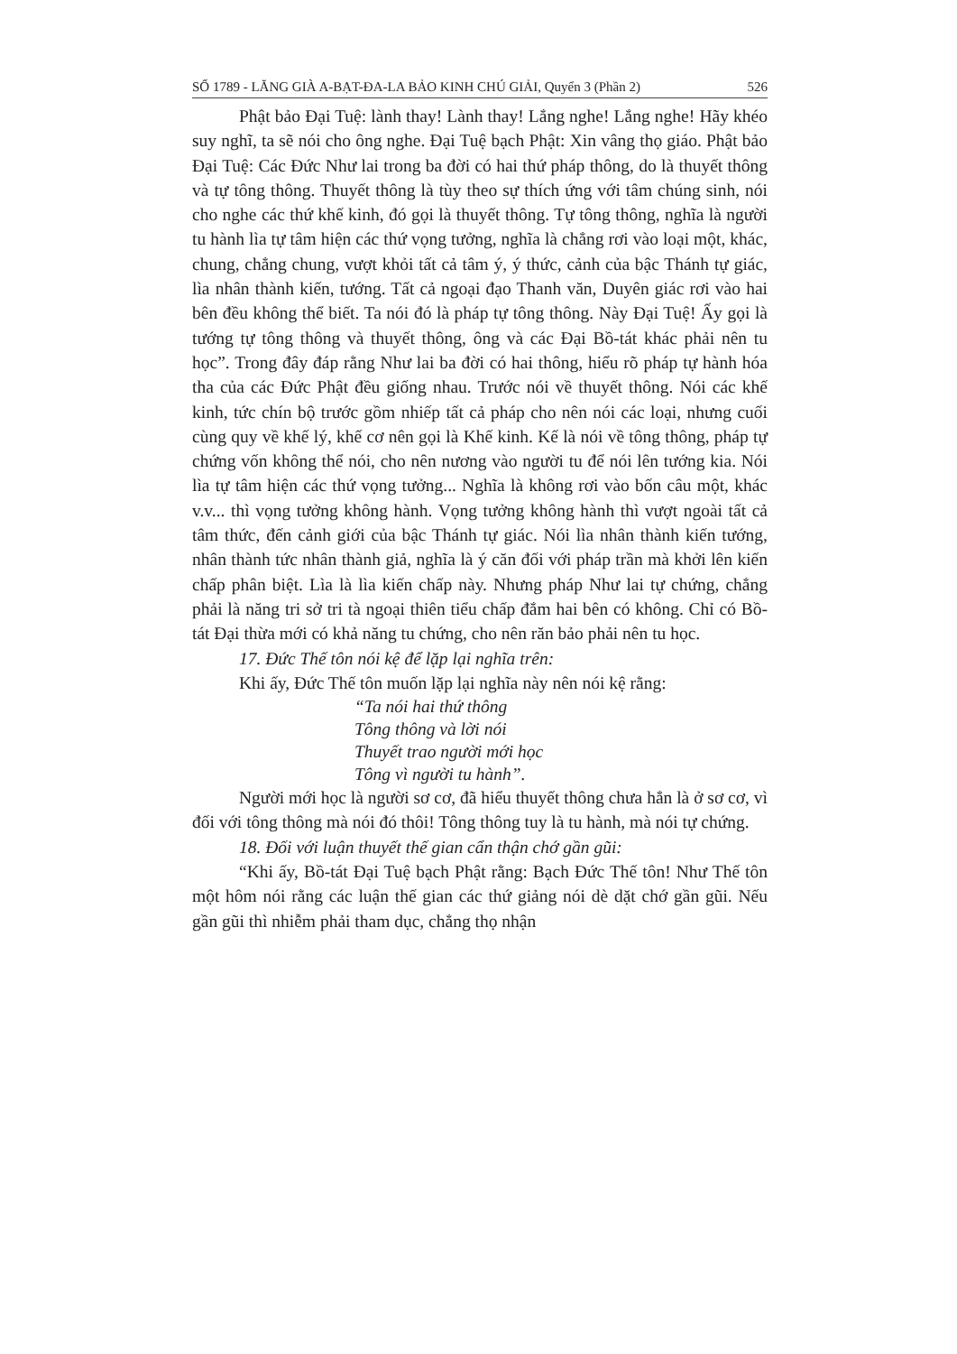SỐ 1789 - LĂNG GIÀ A-BẠT-ĐA-LA BẢO KINH CHÚ GIẢI, Quyển 3 (Phần 2) 526
Phật bảo Đại Tuệ: lành thay! Lành thay! Lắng nghe! Lắng nghe! Hãy khéo suy nghĩ, ta sẽ nói cho ông nghe. Đại Tuệ bạch Phật: Xin vâng thọ giáo. Phật bảo Đại Tuệ: Các Đức Như lai trong ba đời có hai thứ pháp thông, do là thuyết thông và tự tông thông. Thuyết thông là tùy theo sự thích ứng với tâm chúng sinh, nói cho nghe các thứ khế kinh, đó gọi là thuyết thông. Tự tông thông, nghĩa là người tu hành lìa tự tâm hiện các thứ vọng tưởng, nghĩa là chẳng rơi vào loại một, khác, chung, chẳng chung, vượt khỏi tất cả tâm ý, ý thức, cảnh của bậc Thánh tự giác, lìa nhân thành kiến, tướng. Tất cả ngoại đạo Thanh văn, Duyên giác rơi vào hai bên đều không thể biết. Ta nói đó là pháp tự tông thông. Này Đại Tuệ! Ấy gọi là tướng tự tông thông và thuyết thông, ông và các Đại Bồ-tát khác phải nên tu học”. Trong đây đáp rằng Như lai ba đời có hai thông, hiểu rõ pháp tự hành hóa tha của các Đức Phật đều giống nhau. Trước nói về thuyết thông. Nói các khế kinh, tức chín bộ trước gồm nhiếp tất cả pháp cho nên nói các loại, nhưng cuối cùng quy về khế lý, khế cơ nên gọi là Khế kinh. Kế là nói về tông thông, pháp tự chứng vốn không thể nói, cho nên nương vào người tu để nói lên tướng kia. Nói lìa tự tâm hiện các thứ vọng tưởng... Nghĩa là không rơi vào bốn câu một, khác v.v... thì vọng tưởng không hành. Vọng tưởng không hành thì vượt ngoài tất cả tâm thức, đến cảnh giới của bậc Thánh tự giác. Nói lìa nhân thành kiến tướng, nhân thành tức nhân thành giả, nghĩa là ý căn đối với pháp trần mà khởi lên kiến chấp phân biệt. Lìa là lìa kiến chấp này. Nhưng pháp Như lai tự chứng, chẳng phải là năng tri sở tri tà ngoại thiên tiểu chấp đắm hai bên có không. Chỉ có Bồ-tát Đại thừa mới có khả năng tu chứng, cho nên răn bảo phải nên tu học.
17. Đức Thế tôn nói kệ để lặp lại nghĩa trên:
Khi ấy, Đức Thế tôn muốn lặp lại nghĩa này nên nói kệ rằng:
“Ta nói hai thứ thông
Tông thông và lời nói
Thuyết trao người mới học
Tông vì người tu hành”.
Người mới học là người sơ cơ, đã hiểu thuyết thông chưa hẳn là ở sơ cơ, vì đối với tông thông mà nói đó thôi! Tông thông tuy là tu hành, mà nói tự chứng.
18. Đối với luận thuyết thế gian cẩn thận chớ gần gũi:
“Khi ấy, Bồ-tát Đại Tuệ bạch Phật rằng: Bạch Đức Thế tôn! Như Thế tôn một hôm nói rằng các luận thế gian các thứ giảng nói dè dặt chớ gần gũi. Nếu gần gũi thì nhiễm phải tham dục, chẳng thọ nhận